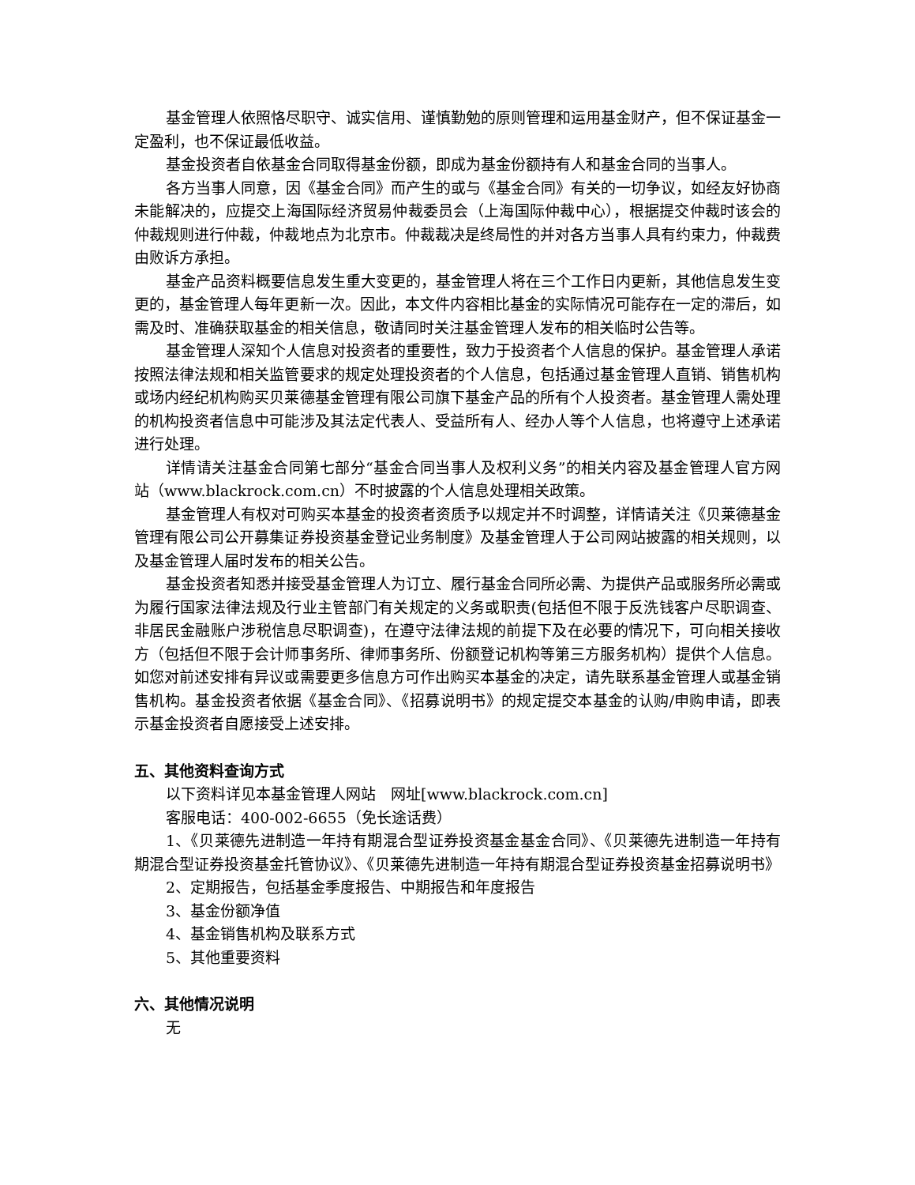基金管理人依照恪尽职守、诚实信用、谨慎勤勉的原则管理和运用基金财产，但不保证基金一定盈利，也不保证最低收益。
基金投资者自依基金合同取得基金份额，即成为基金份额持有人和基金合同的当事人。
各方当事人同意，因《基金合同》而产生的或与《基金合同》有关的一切争议，如经友好协商未能解决的，应提交上海国际经济贸易仲裁委员会（上海国际仲裁中心），根据提交仲裁时该会的仲裁规则进行仲裁，仲裁地点为北京市。仲裁裁决是终局性的并对各方当事人具有约束力，仲裁费由败诉方承担。
基金产品资料概要信息发生重大变更的，基金管理人将在三个工作日内更新，其他信息发生变更的，基金管理人每年更新一次。因此，本文件内容相比基金的实际情况可能存在一定的滞后，如需及时、准确获取基金的相关信息，敬请同时关注基金管理人发布的相关临时公告等。
基金管理人深知个人信息对投资者的重要性，致力于投资者个人信息的保护。基金管理人承诺按照法律法规和相关监管要求的规定处理投资者的个人信息，包括通过基金管理人直销、销售机构或场内经纪机构购买贝莱德基金管理有限公司旗下基金产品的所有个人投资者。基金管理人需处理的机构投资者信息中可能涉及其法定代表人、受益所有人、经办人等个人信息，也将遵守上述承诺进行处理。
详情请关注基金合同第七部分“基金合同当事人及权利义务”的相关内容及基金管理人官方网站（www.blackrock.com.cn）不时披露的个人信息处理相关政策。
基金管理人有权对可购买本基金的投资者资质予以规定并不时调整，详情请关注《贝莱德基金管理有限公司公开募集证券投资基金登记业务制度》及基金管理人于公司网站披露的相关规则，以及基金管理人届时发布的相关公告。
基金投资者知悉并接受基金管理人为订立、履行基金合同所必需、为提供产品或服务所必需或为履行国家法律法规及行业主管部门有关规定的义务或职责(包括但不限于反洗钱客户尽职调查、非居民金融账户涉税信息尽职调查)，在遵守法律法规的前提下及在必要的情况下，可向相关接收方（包括但不限于会计师事务所、律师事务所、份额登记机构等第三方服务机构）提供个人信息。如您对前述安排有异议或需要更多信息方可作出购买本基金的决定，请先联系基金管理人或基金销售机构。基金投资者依据《基金合同》、《招募说明书》的规定提交本基金的认购/申购申请，即表示基金投资者自愿接受上述安排。
五、其他资料查询方式
以下资料详见本基金管理人网站　网址[www.blackrock.com.cn]
客服电话：400-002-6655（免长途话费）
1、《贝莱德先进制造一年持有期混合型证券投资基金基金合同》、《贝莱德先进制造一年持有期混合型证券投资基金托管协议》、《贝莱德先进制造一年持有期混合型证券投资基金招募说明书》
2、定期报告，包括基金季度报告、中期报告和年度报告
3、基金份额净值
4、基金销售机构及联系方式
5、其他重要资料
六、其他情况说明
无